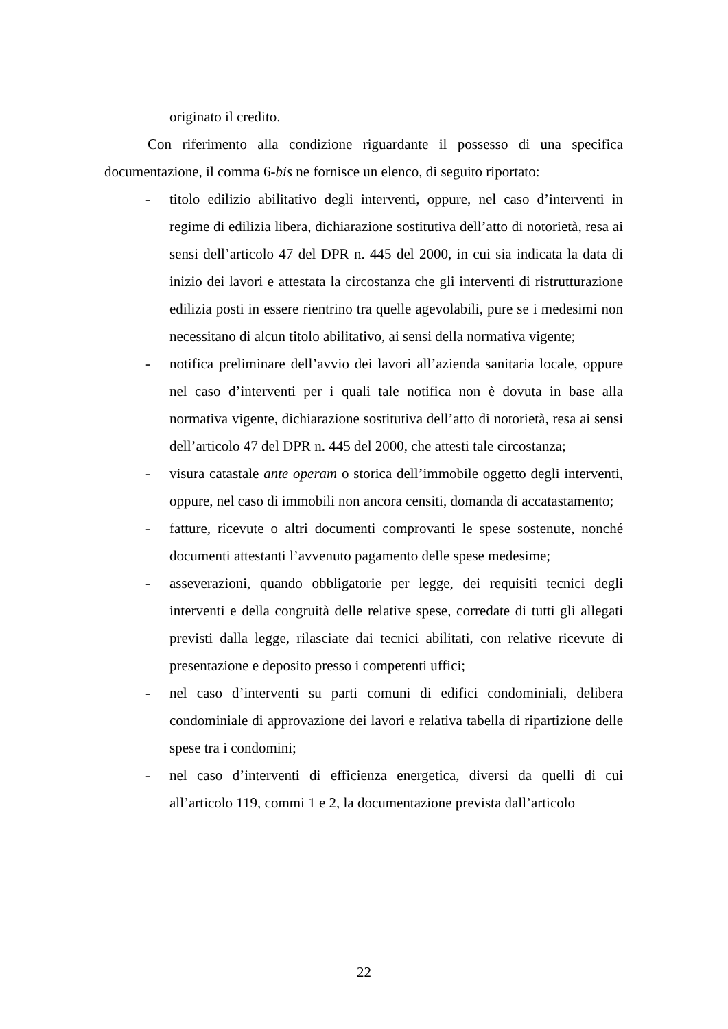originato il credito.
Con riferimento alla condizione riguardante il possesso di una specifica documentazione, il comma 6-bis ne fornisce un elenco, di seguito riportato:
- titolo edilizio abilitativo degli interventi, oppure, nel caso d’interventi in regime di edilizia libera, dichiarazione sostitutiva dell’atto di notorietà, resa ai sensi dell’articolo 47 del DPR n. 445 del 2000, in cui sia indicata la data di inizio dei lavori e attestata la circostanza che gli interventi di ristrutturazione edilizia posti in essere rientrino tra quelle agevolabili, pure se i medesimi non necessitano di alcun titolo abilitativo, ai sensi della normativa vigente;
- notifica preliminare dell’avvio dei lavori all’azienda sanitaria locale, oppure nel caso d’interventi per i quali tale notifica non è dovuta in base alla normativa vigente, dichiarazione sostitutiva dell’atto di notorietà, resa ai sensi dell’articolo 47 del DPR n. 445 del 2000, che attesti tale circostanza;
- visura catastale ante operam o storica dell’immobile oggetto degli interventi, oppure, nel caso di immobili non ancora censiti, domanda di accatastamento;
- fatture, ricevute o altri documenti comprovanti le spese sostenute, nonché documenti attestanti l’avvenuto pagamento delle spese medesime;
- asseverazioni, quando obbligatorie per legge, dei requisiti tecnici degli interventi e della congruità delle relative spese, corredate di tutti gli allegati previsti dalla legge, rilasciate dai tecnici abilitati, con relative ricevute di presentazione e deposito presso i competenti uffici;
- nel caso d’interventi su parti comuni di edifici condominiali, delibera condominiale di approvazione dei lavori e relativa tabella di ripartizione delle spese tra i condomini;
- nel caso d’interventi di efficienza energetica, diversi da quelli di cui all’articolo 119, commi 1 e 2, la documentazione prevista dall’articolo
22